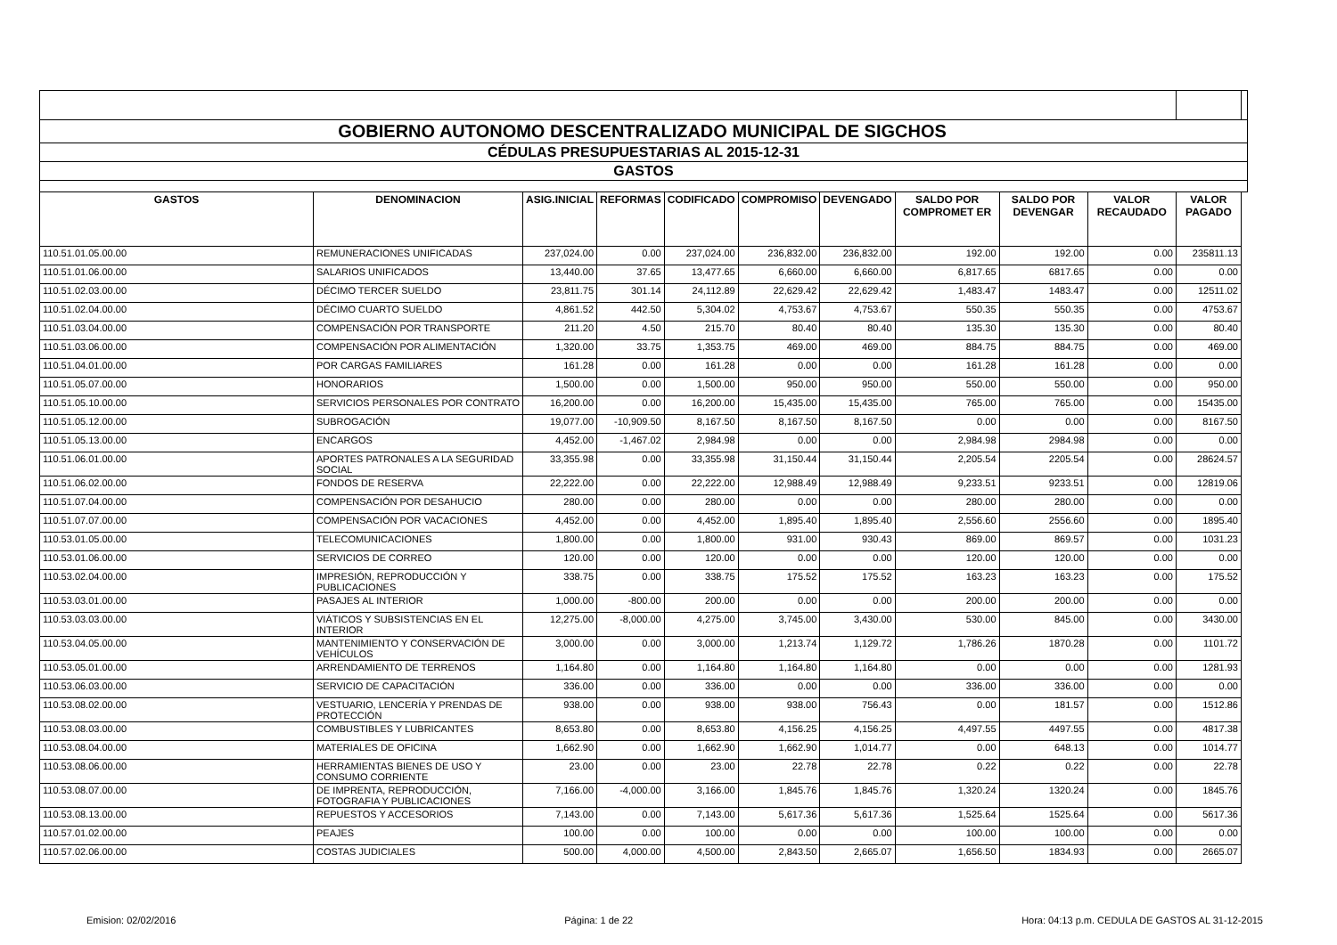| GOBIERNO AUTONOMO DESCENTRALIZADO MUNICIPAL DE SIGCHOS | | | | | | | | | | | |
| CÉDULAS PRESUPUESTARIAS AL 2015-12-31 | | | | | | | | | | | |
| GASTOS | | | | | | | | | | | |
| GASTOS | DENOMINACION | ASIG.INICIAL | REFORMAS | CODIFICADO | COMPROMISO | DEVENGADO | SALDO POR COMPROMET ER | SALDO POR DEVENGAR | VALOR RECAUDADO | VALOR PAGADO | |
| 110.51.01.05.00.00 | REMUNERACIONES UNIFICADAS | 237,024.00 | 0.00 | 237,024.00 | 236,832.00 | 236,832.00 | 192.00 | 192.00 | 0.00 | 235811.13 | |
| 110.51.01.06.00.00 | SALARIOS UNIFICADOS | 13,440.00 | 37.65 | 13,477.65 | 6,660.00 | 6,660.00 | 6,817.65 | 6817.65 | 0.00 | 0.00 | |
| 110.51.02.03.00.00 | DÉCIMO TERCER SUELDO | 23,811.75 | 301.14 | 24,112.89 | 22,629.42 | 22,629.42 | 1,483.47 | 1483.47 | 0.00 | 12511.02 | |
| 110.51.02.04.00.00 | DÉCIMO CUARTO SUELDO | 4,861.52 | 442.50 | 5,304.02 | 4,753.67 | 4,753.67 | 550.35 | 550.35 | 0.00 | 4753.67 | |
| 110.51.03.04.00.00 | COMPENSACIÓN POR TRANSPORTE | 211.20 | 4.50 | 215.70 | 80.40 | 80.40 | 135.30 | 135.30 | 0.00 | 80.40 | |
| 110.51.03.06.00.00 | COMPENSACIÓN POR ALIMENTACIÓN | 1,320.00 | 33.75 | 1,353.75 | 469.00 | 469.00 | 884.75 | 884.75 | 0.00 | 469.00 | |
| 110.51.04.01.00.00 | POR CARGAS FAMILIARES | 161.28 | 0.00 | 161.28 | 0.00 | 0.00 | 161.28 | 161.28 | 0.00 | 0.00 | |
| 110.51.05.07.00.00 | HONORARIOS | 1,500.00 | 0.00 | 1,500.00 | 950.00 | 950.00 | 550.00 | 550.00 | 0.00 | 950.00 | |
| 110.51.05.10.00.00 | SERVICIOS PERSONALES POR CONTRATO | 16,200.00 | 0.00 | 16,200.00 | 15,435.00 | 15,435.00 | 765.00 | 765.00 | 0.00 | 15435.00 | |
| 110.51.05.12.00.00 | SUBROGACIÓN | 19,077.00 | -10,909.50 | 8,167.50 | 8,167.50 | 8,167.50 | 0.00 | 0.00 | 0.00 | 8167.50 | |
| 110.51.05.13.00.00 | ENCARGOS | 4,452.00 | -1,467.02 | 2,984.98 | 0.00 | 0.00 | 2,984.98 | 2984.98 | 0.00 | 0.00 | |
| 110.51.06.01.00.00 | APORTES PATRONALES A LA SEGURIDAD SOCIAL | 33,355.98 | 0.00 | 33,355.98 | 31,150.44 | 31,150.44 | 2,205.54 | 2205.54 | 0.00 | 28624.57 | |
| 110.51.06.02.00.00 | FONDOS DE RESERVA | 22,222.00 | 0.00 | 22,222.00 | 12,988.49 | 12,988.49 | 9,233.51 | 9233.51 | 0.00 | 12819.06 | |
| 110.51.07.04.00.00 | COMPENSACIÓN POR DESAHUCIO | 280.00 | 0.00 | 280.00 | 0.00 | 0.00 | 280.00 | 280.00 | 0.00 | 0.00 | |
| 110.51.07.07.00.00 | COMPENSACIÓN POR VACACIONES | 4,452.00 | 0.00 | 4,452.00 | 1,895.40 | 1,895.40 | 2,556.60 | 2556.60 | 0.00 | 1895.40 | |
| 110.53.01.05.00.00 | TELECOMUNICACIONES | 1,800.00 | 0.00 | 1,800.00 | 931.00 | 930.43 | 869.00 | 869.57 | 0.00 | 1031.23 | |
| 110.53.01.06.00.00 | SERVICIOS DE CORREO | 120.00 | 0.00 | 120.00 | 0.00 | 0.00 | 120.00 | 120.00 | 0.00 | 0.00 | |
| 110.53.02.04.00.00 | IMPRESIÓN, REPRODUCCIÓN Y PUBLICACIONES | 338.75 | 0.00 | 338.75 | 175.52 | 175.52 | 163.23 | 163.23 | 0.00 | 175.52 | |
| 110.53.03.01.00.00 | PASAJES AL INTERIOR | 1,000.00 | -800.00 | 200.00 | 0.00 | 0.00 | 200.00 | 200.00 | 0.00 | 0.00 | |
| 110.53.03.03.00.00 | VIÁTICOS Y SUBSISTENCIAS EN EL INTERIOR | 12,275.00 | -8,000.00 | 4,275.00 | 3,745.00 | 3,430.00 | 530.00 | 845.00 | 0.00 | 3430.00 | |
| 110.53.04.05.00.00 | MANTENIMIENTO Y CONSERVACIÓN DE VEHÍCULOS | 3,000.00 | 0.00 | 3,000.00 | 1,213.74 | 1,129.72 | 1,786.26 | 1870.28 | 0.00 | 1101.72 | |
| 110.53.05.01.00.00 | ARRENDAMIENTO DE TERRENOS | 1,164.80 | 0.00 | 1,164.80 | 1,164.80 | 1,164.80 | 0.00 | 0.00 | 0.00 | 1281.93 | |
| 110.53.06.03.00.00 | SERVICIO DE CAPACITACIÓN | 336.00 | 0.00 | 336.00 | 0.00 | 0.00 | 336.00 | 336.00 | 0.00 | 0.00 | |
| 110.53.08.02.00.00 | VESTUARIO, LENCERÍA Y PRENDAS DE PROTECCIÓN | 938.00 | 0.00 | 938.00 | 938.00 | 756.43 | 0.00 | 181.57 | 0.00 | 1512.86 | |
| 110.53.08.03.00.00 | COMBUSTIBLES Y LUBRICANTES | 8,653.80 | 0.00 | 8,653.80 | 4,156.25 | 4,156.25 | 4,497.55 | 4497.55 | 0.00 | 4817.38 | |
| 110.53.08.04.00.00 | MATERIALES DE OFICINA | 1,662.90 | 0.00 | 1,662.90 | 1,662.90 | 1,014.77 | 0.00 | 648.13 | 0.00 | 1014.77 | |
| 110.53.08.06.00.00 | HERRAMIENTAS BIENES DE USO Y CONSUMO CORRIENTE | 23.00 | 0.00 | 23.00 | 22.78 | 22.78 | 0.22 | 0.22 | 0.00 | 22.78 | |
| 110.53.08.07.00.00 | DE IMPRENTA, REPRODUCCIÓN, FOTOGRAFIA Y PUBLICACIONES | 7,166.00 | -4,000.00 | 3,166.00 | 1,845.76 | 1,845.76 | 1,320.24 | 1320.24 | 0.00 | 1845.76 | |
| 110.53.08.13.00.00 | REPUESTOS Y ACCESORIOS | 7,143.00 | 0.00 | 7,143.00 | 5,617.36 | 5,617.36 | 1,525.64 | 1525.64 | 0.00 | 5617.36 | |
| 110.57.01.02.00.00 | PEAJES | 100.00 | 0.00 | 100.00 | 0.00 | 0.00 | 100.00 | 100.00 | 0.00 | 0.00 | |
| 110.57.02.06.00.00 | COSTAS JUDICIALES | 500.00 | 4,000.00 | 4,500.00 | 2,843.50 | 2,665.07 | 1,656.50 | 1834.93 | 0.00 | 2665.07 | |
Emision: 02/02/2016 Página: 1 de 22 Hora: 04:13 p.m. CEDULA DE GASTOS AL 31-12-2015